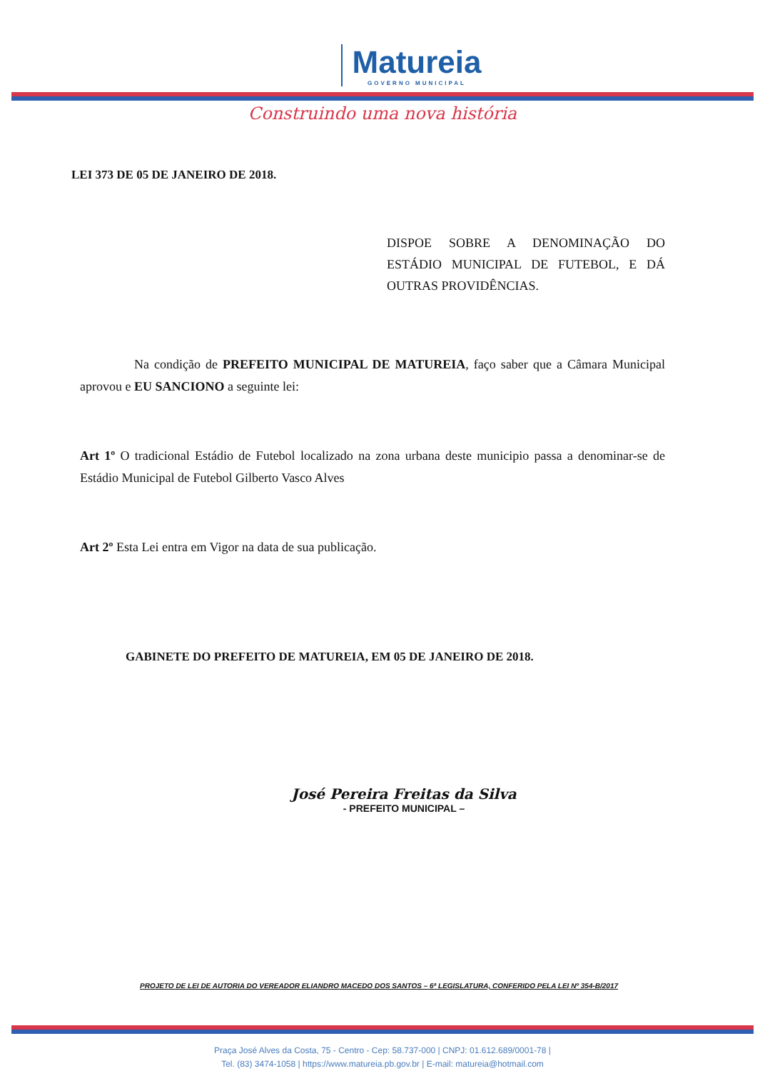Matureia
GOVERNO MUNICIPAL
Construindo uma nova história
LEI 373 DE 05 DE JANEIRO DE 2018.
DISPOE SOBRE A DENOMINAÇÃO DO ESTÁDIO MUNICIPAL DE FUTEBOL, E DÁ OUTRAS PROVIDÊNCIAS.
Na condição de PREFEITO MUNICIPAL DE MATUREIA, faço saber que a Câmara Municipal aprovou e EU SANCIONO a seguinte lei:
Art 1º O tradicional Estádio de Futebol localizado na zona urbana deste municipio passa a denominar-se de Estádio Municipal de Futebol Gilberto Vasco Alves
Art 2º Esta Lei entra em Vigor na data de sua publicação.
GABINETE DO PREFEITO DE MATUREIA, EM 05 DE JANEIRO DE 2018.
José Pereira Freitas da Silva
- PREFEITO MUNICIPAL –
PROJETO DE LEI DE AUTORIA DO VEREADOR ELIANDRO MACEDO DOS SANTOS – 6ª LEGISLATURA, CONFERIDO PELA LEI Nº 354-B/2017
Praça José Alves da Costa, 75 - Centro - Cep: 58.737-000 | CNPJ: 01.612.689/0001-78 |
Tel. (83) 3474-1058 | https://www.matureia.pb.gov.br | E-mail: matureia@hotmail.com